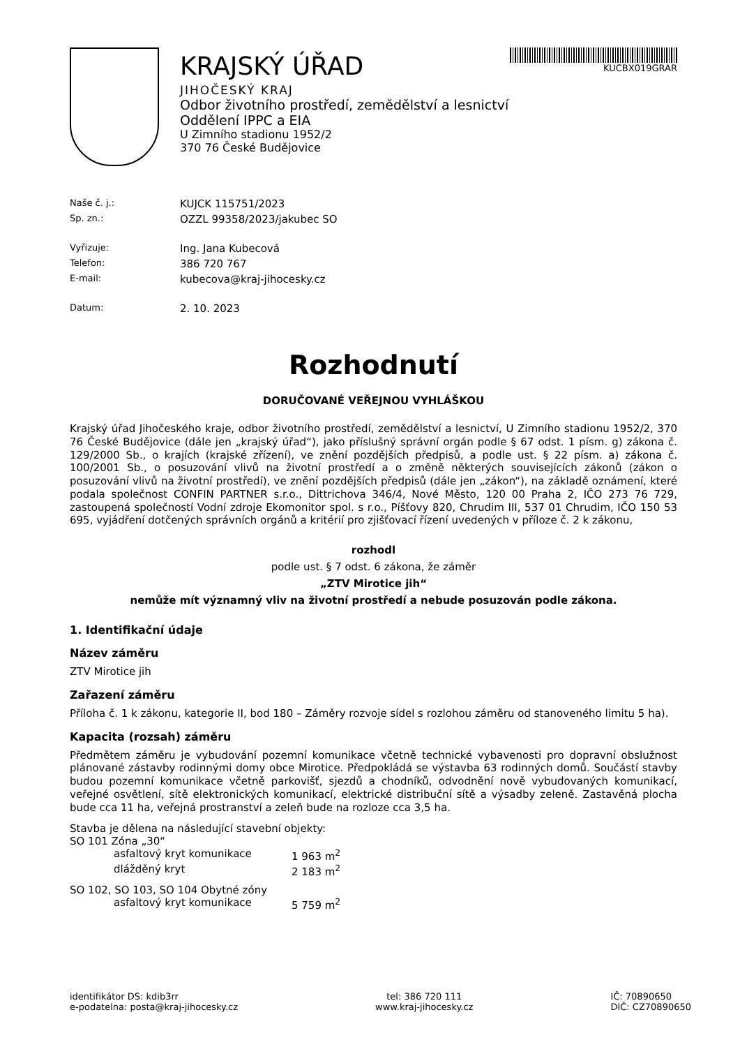KRAJSKÝ ÚŘAD
JIHOČESKÝ KRAJ
Odbor životního prostředí, zemědělství a lesnictví
Oddělení IPPC a EIA
U Zimního stadionu 1952/2
370 76 České Budějovice
KUCBX019GRAR
Naše č. j.:
KUJCK 115751/2023
Sp. zn.:
OZZL 99358/2023/jakubec SO
Vyřizuje:
Ing. Jana Kubecová
Telefon:
386 720 767
E-mail:
kubecova@kraj-jihocesky.cz
Datum:
2. 10. 2023
Rozhodnutí
DORUČOVANÉ VEŘEJNOU VYHLÁŠKOU
Krajský úřad Jihočeského kraje, odbor životního prostředí, zemědělství a lesnictví, U Zimního stadionu 1952/2, 370 76 České Budějovice (dále jen „krajský úřad“), jako příslušný správní orgán podle § 67 odst. 1 písm. g) zákona č. 129/2000 Sb., o krajích (krajské zřízení), ve znění pozdějších předpisů, a podle ust. § 22 písm. a) zákona č. 100/2001 Sb., o posuzování vlivů na životní prostředí a o změně některých souvisejících zákonů (zákon o posuzování vlivů na životní prostředí), ve znění pozdějších předpisů (dále jen „zákon“), na základě oznámení, které podala společnost CONFIN PARTNER s.r.o., Dittrichova 346/4, Nové Město, 120 00 Praha 2, IČO 273 76 729, zastoupená společností Vodní zdroje Ekomonitor spol. s r.o., Píšťovy 820, Chrudim III, 537 01 Chrudim, IČO 150 53 695, vyjádření dotčených správních orgánů a kritérií pro zjišťovací řízení uvedených v příloze č. 2 k zákonu,
rozhodl
podle ust. § 7 odst. 6 zákona, že záměr
„ZTV Mirotice jih“
nemůže mít významný vliv na životní prostředí a nebude posuzován podle zákona.
1. Identifikační údaje
Název záměru
ZTV Mirotice jih
Zařazení záměru
Příloha č. 1 k zákonu, kategorie II, bod 180 – Záměry rozvoje sídel s rozlohou záměru od stanoveného limitu 5 ha).
Kapacita (rozsah) záměru
Předmětem záměru je vybudování pozemní komunikace včetně technické vybavenosti pro dopravní obslužnost plánované zástavby rodinnými domy obce Mirotice. Předpokládá se výstavba 63 rodinných domů. Součástí stavby budou pozemní komunikace včetně parkovišť, sjezdů a chodníků, odvodnění nově vybudovaných komunikací, veřejné osvětlení, sítě elektronických komunikací, elektrické distribuční sítě a výsadby zeleně. Zastavěná plocha bude cca 11 ha, veřejná prostranství a zeleň bude na rozloze cca 3,5 ha.
Stavba je dělena na následující stavební objekty:
SO 101 Zóna „30“
asfaltový kryt komunikace
1 963 m<sup>2</sup>
dlážděný kryt
2 183 m<sup>2</sup>
SO 102, SO 103, SO 104 Obytné zóny
asfaltový kryt komunikace
5 759 m<sup>2</sup>
identifikátor DS: kdib3rr
e-podatelna: posta@kraj-jihocesky.cz
tel: 386 720 111
www.kraj-jihocesky.cz
IČ: 70890650
DIČ: CZ70890650